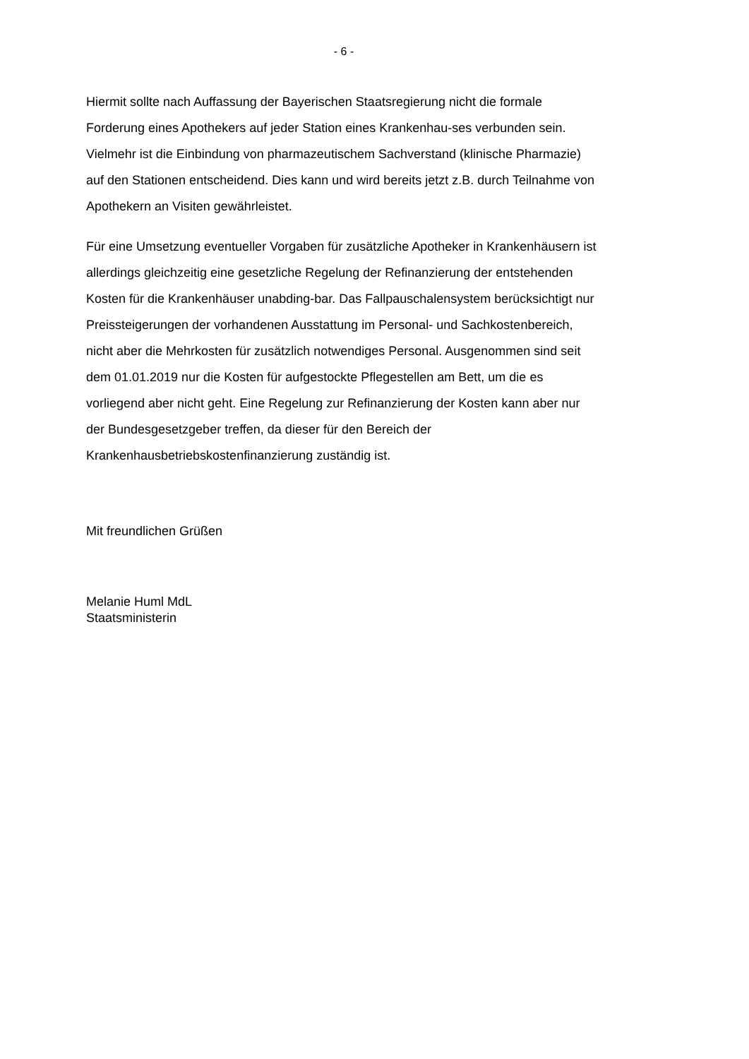- 6 -
Hiermit sollte nach Auffassung der Bayerischen Staatsregierung nicht die formale Forderung eines Apothekers auf jeder Station eines Krankenhau-ses verbunden sein. Vielmehr ist die Einbindung von pharmazeutischem Sachverstand (klinische Pharmazie) auf den Stationen entscheidend. Dies kann und wird bereits jetzt z.B. durch Teilnahme von Apothekern an Visiten gewährleistet.
Für eine Umsetzung eventueller Vorgaben für zusätzliche Apotheker in Krankenhäusern ist allerdings gleichzeitig eine gesetzliche Regelung der Refinanzierung der entstehenden Kosten für die Krankenhäuser unabding-bar. Das Fallpauschalensystem berücksichtigt nur Preissteigerungen der vorhandenen Ausstattung im Personal- und Sachkostenbereich, nicht aber die Mehrkosten für zusätzlich notwendiges Personal. Ausgenommen sind seit dem 01.01.2019 nur die Kosten für aufgestockte Pflegestellen am Bett, um die es vorliegend aber nicht geht. Eine Regelung zur Refinanzierung der Kosten kann aber nur der Bundesgesetzgeber treffen, da dieser für den Bereich der Krankenhausbetriebskostenfinanzierung zuständig ist.
Mit freundlichen Grüßen
Melanie Huml MdL
Staatsministerin